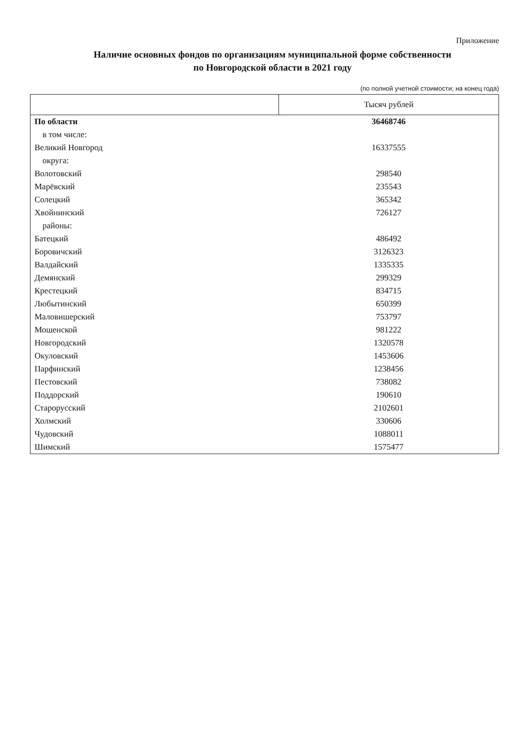Приложение
Наличие основных фондов по организациям муниципальной форме собственности
по Новгородской области в 2021 году
(по полной учетной стоимости; на конец года)
| | Тысяч рублей |
| По области | 36468746 |
| в том числе: | |
| Великий Новгород | 16337555 |
| округа: | |
| Волотовский | 298540 |
| Марёвский | 235543 |
| Солецкий | 365342 |
| Хвойнинский | 726127 |
| районы: | |
| Батецкий | 486492 |
| Боровичский | 3126323 |
| Валдайский | 1335335 |
| Демянский | 299329 |
| Крестецкий | 834715 |
| Любытинский | 650399 |
| Маловишерский | 753797 |
| Мошенской | 981222 |
| Новгородский | 1320578 |
| Окуловский | 1453606 |
| Парфинский | 1238456 |
| Пестовский | 738082 |
| Поддорский | 190610 |
| Старорусский | 2102601 |
| Холмский | 330606 |
| Чудовский | 1088011 |
| Шимский | 1575477 |